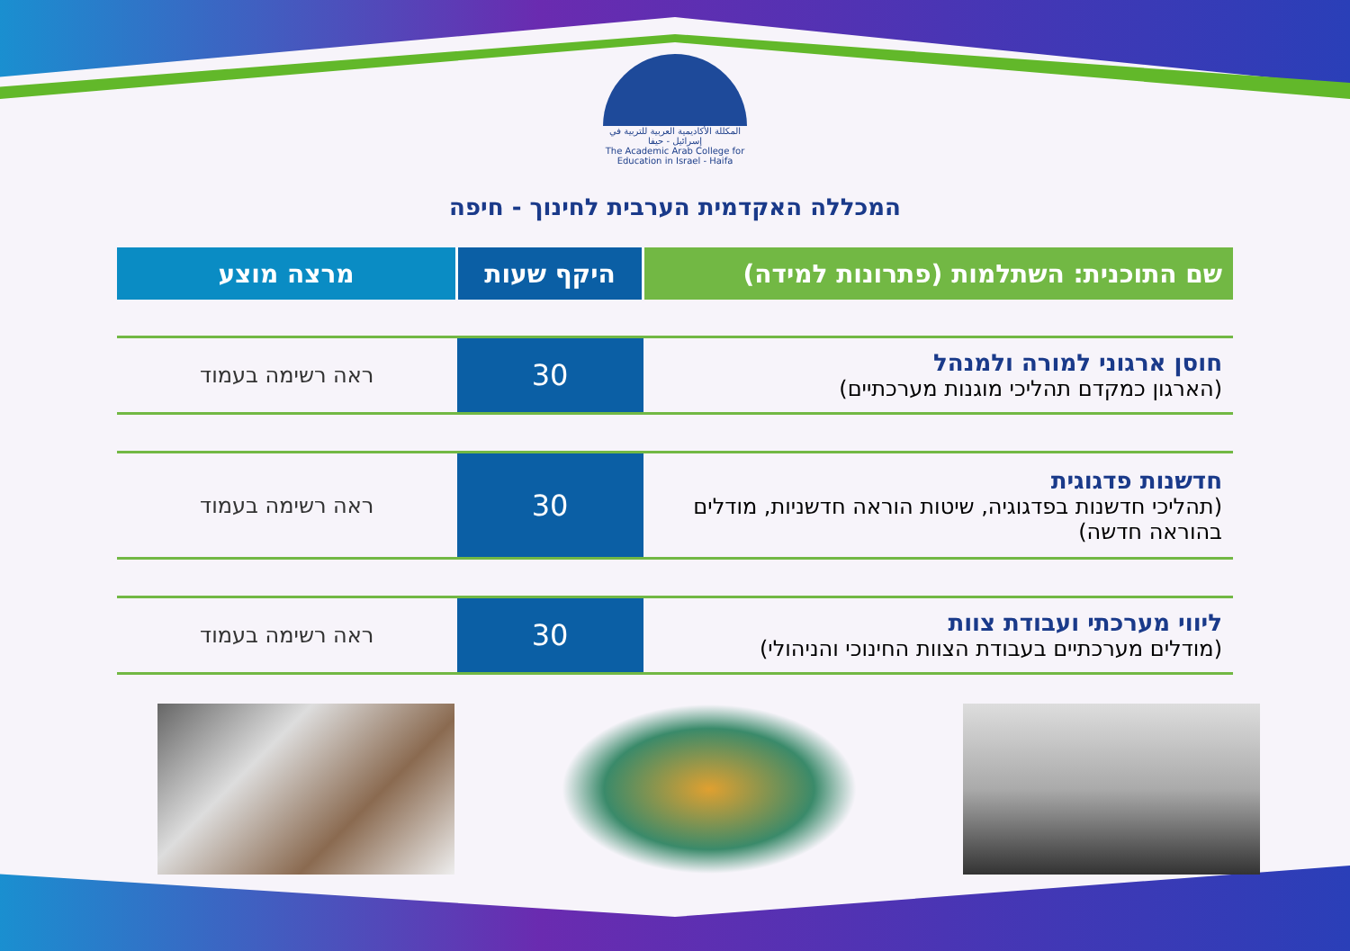المكللة الأكاديمية العربية للتربية في إسرائيل - حيفا
The Academic Arab College for Education in Israel - Haifa
המכללה האקדמית הערבית לחינוך - חיפה
| שם התוכנית: השתלמות (פתרונות למידה) | היקף שעות | מרצה מוצע |
| --- | --- | --- |
| חוסן ארגוני למורה ולמנהל (הארגון כמקדם תהליכי מוגנות מערכתיים) | 30 | ראה רשימה בעמוד |
| חדשנות פדגוגית (תהליכי חדשנות בפדגוגיה, שיטות הוראה חדשניות, מודלים בהוראה חדשה) | 30 | ראה רשימה בעמוד |
| ליווי מערכתי ועבודת צוות (מודלים מערכתיים בעבודת הצוות החינוכי והניהולי) | 30 | ראה רשימה בעמוד |